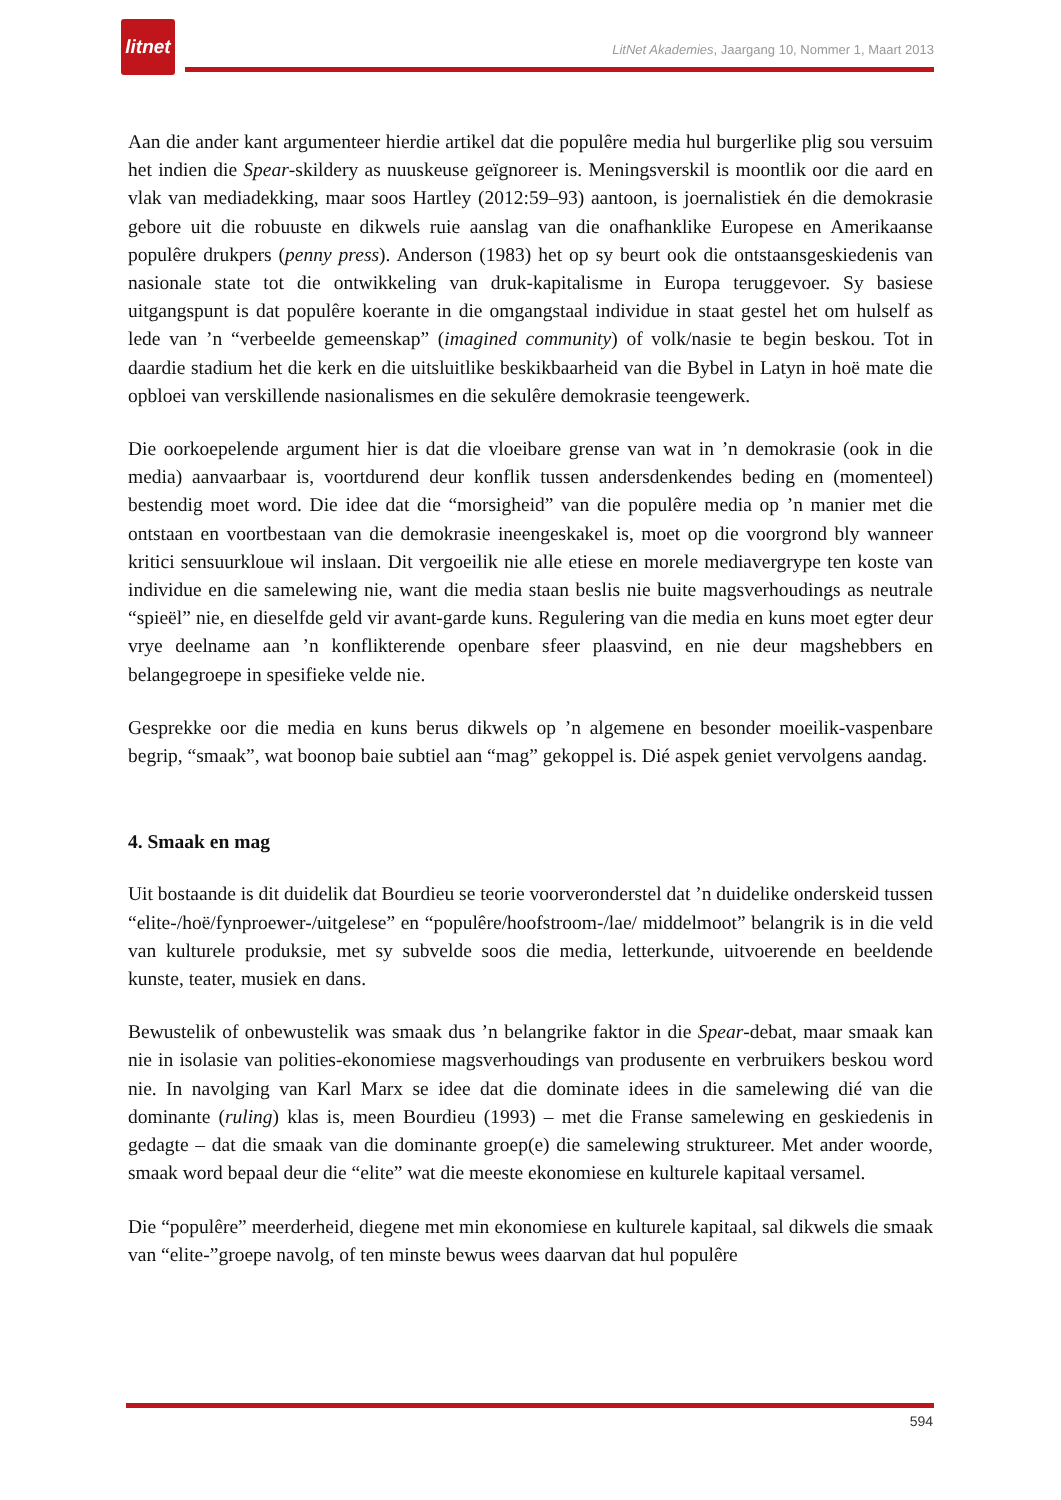litnet
LitNet Akademies, Jaargang 10, Nommer 1, Maart 2013
Aan die ander kant argumenteer hierdie artikel dat die populêre media hul burgerlike plig sou versuim het indien die Spear-skildery as nuuskeuse geïgnoreer is. Meningsverskil is moontlik oor die aard en vlak van mediadekking, maar soos Hartley (2012:59–93) aantoon, is joernalistiek én die demokrasie gebore uit die robuuste en dikwels ruie aanslag van die onafhanklike Europese en Amerikaanse populêre drukpers (penny press). Anderson (1983) het op sy beurt ook die ontstaansgeskiedenis van nasionale state tot die ontwikkeling van druk-kapitalisme in Europa teruggevoer. Sy basiese uitgangspunt is dat populêre koerante in die omgangstaal individue in staat gestel het om hulself as lede van ’n “verbeelde gemeenskap” (imagined community) of volk/nasie te begin beskou. Tot in daardie stadium het die kerk en die uitsluitlike beskikbaarheid van die Bybel in Latyn in hoë mate die opbloei van verskillende nasionalismes en die sekulêre demokrasie teengewerk.
Die oorkoepelende argument hier is dat die vloeibare grense van wat in ’n demokrasie (ook in die media) aanvaarbaar is, voortdurend deur konflik tussen andersdenkendes beding en (momenteel) bestendig moet word. Die idee dat die “morsigheid” van die populêre media op ’n manier met die ontstaan en voortbestaan van die demokrasie ineengeskakel is, moet op die voorgrond bly wanneer kritici sensuurkloue wil inslaan. Dit vergoeilik nie alle etiese en morele mediavergrype ten koste van individue en die samelewing nie, want die media staan beslis nie buite magsverhoudings as neutrale “spieël” nie, en dieselfde geld vir avant-garde kuns. Regulering van die media en kuns moet egter deur vrye deelname aan ’n konflikterende openbare sfeer plaasvind, en nie deur magshebbers en belangegroepe in spesifieke velde nie.
Gesprekke oor die media en kuns berus dikwels op ’n algemene en besonder moeilik-vaspenbare begrip, “smaak”, wat boonop baie subtiel aan “mag” gekoppel is. Dié aspek geniet vervolgens aandag.
4. Smaak en mag
Uit bostaande is dit duidelik dat Bourdieu se teorie voorveronderstel dat ’n duidelike onderskeid tussen “elite-/hoë/fynproewer-/uitgelese” en “populêre/hoofstroom-/lae/ middelmoot” belangrik is in die veld van kulturele produksie, met sy subvelde soos die media, letterkunde, uitvoerende en beeldende kunste, teater, musiek en dans.
Bewustelik of onbewustelik was smaak dus ’n belangrike faktor in die Spear-debat, maar smaak kan nie in isolasie van polities-ekonomiese magsverhoudings van produsente en verbruikers beskou word nie. In navolging van Karl Marx se idee dat die dominate idees in die samelewing dié van die dominante (ruling) klas is, meen Bourdieu (1993) – met die Franse samelewing en geskiedenis in gedagte – dat die smaak van die dominante groep(e) die samelewing struktureer. Met ander woorde, smaak word bepaal deur die “elite” wat die meeste ekonomiese en kulturele kapitaal versamel.
Die “populêre” meerderheid, diegene met min ekonomiese en kulturele kapitaal, sal dikwels die smaak van “elite-”groepe navolg, of ten minste bewus wees daarvan dat hul populêre
594